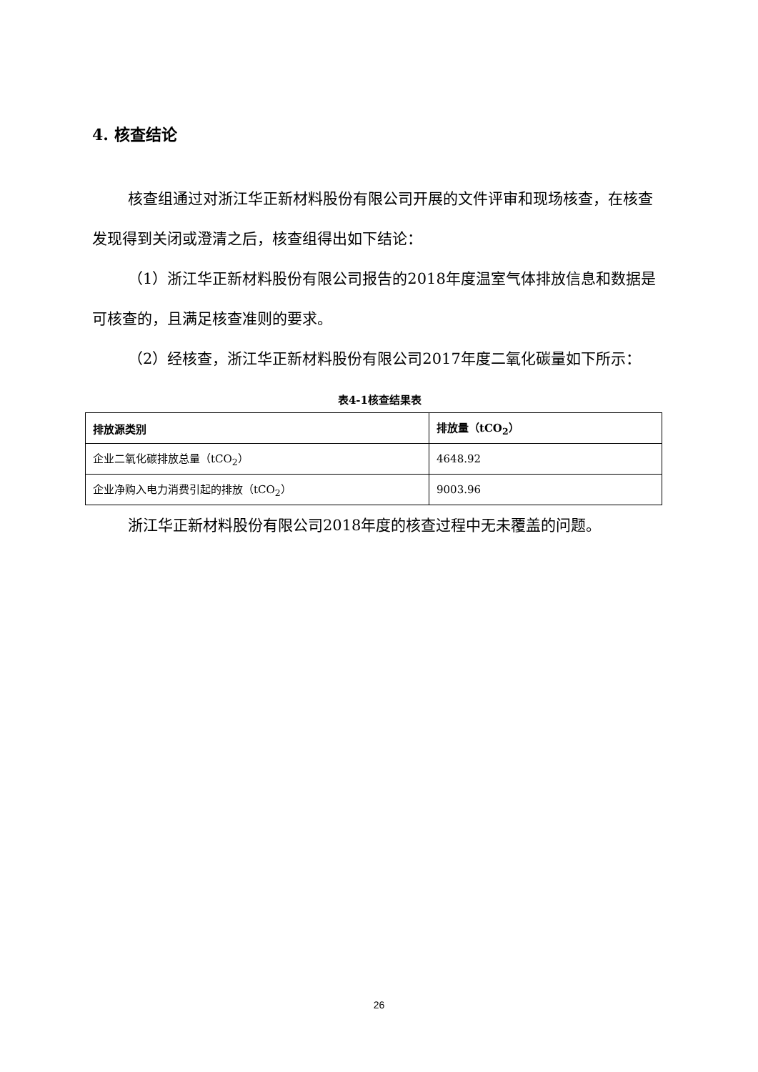4. 核查结论
核查组通过对浙江华正新材料股份有限公司开展的文件评审和现场核查，在核查发现得到关闭或澄清之后，核查组得出如下结论：
（1）浙江华正新材料股份有限公司报告的2018年度温室气体排放信息和数据是可核查的，且满足核查准则的要求。
（2）经核查，浙江华正新材料股份有限公司2017年度二氧化碳量如下所示：
表4-1核查结果表
| 排放源类别 | 排放量（tCO<sub>2</sub>） |
| --- | --- |
| 企业二氧化碳排放总量（tCO<sub>2</sub>） | 4648.92 |
| 企业净购入电力消费引起的排放（tCO<sub>2</sub>） | 9003.96 |
浙江华正新材料股份有限公司2018年度的核查过程中无未覆盖的问题。
26